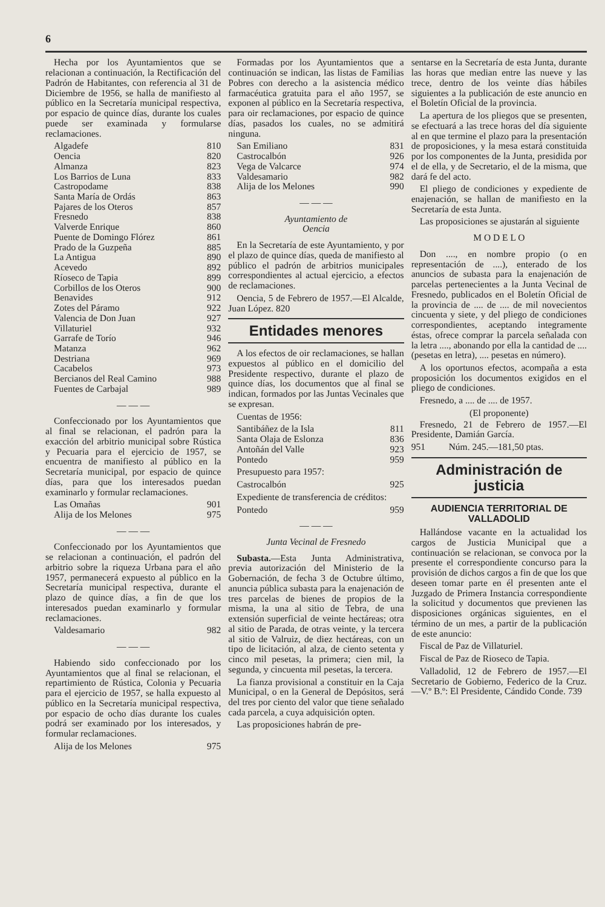6
Hecha por los Ayuntamientos que se relacionan a continuación, la Rectificación del Padrón de Habitantes, con referencia al 31 de Diciembre de 1956, se halla de manifiesto al público en la Secretaría municipal respectiva, por espacio de quince días, durante los cuales puede ser examinada y formularse reclamaciones.
| Algadefe | 810 |
| Oencia | 820 |
| Almanza | 823 |
| Los Barrios de Luna | 833 |
| Castropodame | 838 |
| Santa María de Ordás | 863 |
| Pajares de los Oteros | 857 |
| Fresnedo | 838 |
| Valverde Enrique | 860 |
| Puente de Domingo Flórez | 861 |
| Prado de la Guzpeña | 885 |
| La Antigua | 890 |
| Acevedo | 892 |
| Ríoseco de Tapia | 899 |
| Corbillos de los Oteros | 900 |
| Benavides | 912 |
| Zotes del Páramo | 922 |
| Valencia de Don Juan | 927 |
| Villaturiel | 932 |
| Garrafe de Torío | 946 |
| Matanza | 962 |
| Destriana | 969 |
| Cacabelos | 973 |
| Bercianos del Real Camino | 988 |
| Fuentes de Carbajal | 989 |
— — —
Confeccionado por los Ayuntamientos que al final se relacionan, el padrón para la exacción del arbitrio municipal sobre Rústica y Pecuaria para el ejercicio de 1957, se encuentra de manifiesto al público en la Secretaría municipal, por espacio de quince días, para que los interesados puedan examinarlo y formular reclamaciones.
| Las Omañas | 901 |
| Alija de los Melones | 975 |
— — —
Confeccionado por los Ayuntamientos que se relacionan a continuación, el padrón del arbitrio sobre la riqueza Urbana para el año 1957, permanecerá expuesto al público en la Secretaría municipal respectiva, durante el plazo de quince días, a fin de que los interesados puedan examinarlo y formular reclamaciones.
| Valdesamario | 982 |
— — —
Habiendo sido confeccionado por los Ayuntamientos que al final se relacionan, el repartimiento de Rústica, Colonia y Pecuaria para el ejercicio de 1957, se halla expuesto al público en la Secretaría municipal respectiva, por espacio de ocho días durante los cuales podrá ser examinado por los interesados, y formular reclamaciones.
| Alija de los Melones | 975 |
Formadas por los Ayuntamientos que a continuación se indican, las listas de Familias Pobres con derecho a la asistencia médico farmacéutica gratuita para el año 1957, se exponen al público en la Secretaría respectiva, para oir reclamaciones, por espacio de quince días, pasados los cuales, no se admitirá ninguna.
| San Emiliano | 831 |
| Castrocalbón | 926 |
| Vega de Valcarce | 974 |
| Valdesamario | 982 |
| Alija de los Melones | 990 |
— — —
Ayuntamiento de
Oencia
En la Secretaría de este Ayuntamiento, y por el plazo de quince días, queda de manifiesto al público el padrón de arbitrios municipales correspondientes al actual ejercicio, a efectos de reclamaciones.
Oencia, 5 de Febrero de 1957.—El Alcalde, Juan López. 820
Entidades menores
A los efectos de oir reclamaciones, se hallan expuestos al público en el domicilio del Presidente respectivo, durante el plazo de quince días, los documentos que al final se indican, formados por las Juntas Vecinales que se expresan.
Cuentas de 1956:
| Santibáñez de la Isla | 811 |
| Santa Olaja de Eslonza | 836 |
| Antoñán del Valle | 923 |
| Pontedo | 959 |
Presupuesto para 1957:
| Castrocalbón | 925 |
Expediente de transferencia de créditos:
| Pontedo | 959 |
— — —
Junta Vecinal de Fresnedo
Subasta.—Esta Junta Administrativa, previa autorización del Ministerio de la Gobernación, de fecha 3 de Octubre último, anuncia pública subasta para la enajenación de tres parcelas de bienes de propios de la misma, la una al sitio de Tebra, de una extensión superficial de veinte hectáreas; otra al sitio de Parada, de otras veinte, y la tercera al sitio de Valruiz, de diez hectáreas, con un tipo de licitación, al alza, de ciento setenta y cinco mil pesetas, la primera; cien mil, la segunda, y cincuenta mil pesetas, la tercera.
La fianza provisional a constituir en la Caja Municipal, o en la General de Depósitos, será del tres por ciento del valor que tiene señalado cada parcela, a cuya adquisición opten.
Las proposiciones habrán de pre-
sentarse en la Secretaría de esta Junta, durante las horas que median entre las nueve y las trece, dentro de los veinte días hábiles siguientes a la publicación de este anuncio en el Boletín Oficial de la provincia.
La apertura de los pliegos que se presenten, se efectuará a las trece horas del día siguiente al en que termine el plazo para la presentación de proposiciones, y la mesa estará constituida por los componentes de la Junta, presidida por el de ella, y de Secretario, el de la misma, que dará fe del acto.
El pliego de condiciones y expediente de enajenación, se hallan de manifiesto en la Secretaría de esta Junta.
Las proposiciones se ajustarán al siguiente
M O D E L O
Don ...., en nombre propio (o en representación de ....), enterado de los anuncios de subasta para la enajenación de parcelas pertenecientes a la Junta Vecinal de Fresnedo, publicados en el Boletín Oficial de la provincia de .... de .... de mil novecientos cincuenta y siete, y del pliego de condiciones correspondientes, aceptando integramente éstas, ofrece comprar la parcela señalada con la letra ...., abonando por ella la cantidad de .... (pesetas en letra), .... pesetas en número).
A los oportunos efectos, acompaña a esta proposición los documentos exigidos en el pliego de condiciones.
Fresnedo, a .... de .... de 1957.
(El proponente)
Fresnedo, 21 de Febrero de 1957.—El Presidente, Damián García.
951 Núm. 245.—181,50 ptas.
Administración de justicia
AUDIENCIA TERRITORIAL DE VALLADOLID
Hallándose vacante en la actualidad los cargos de Justicia Municipal que a continuación se relacionan, se convoca por la presente el correspondiente concurso para la provisión de dichos cargos a fin de que los que deseen tomar parte en él presenten ante el Juzgado de Primera Instancia correspondiente la solicitud y documentos que previenen las disposiciones orgánicas siguientes, en el término de un mes, a partir de la publicación de este anuncio:
Fiscal de Paz de Villaturiel.
Fiscal de Paz de Rioseco de Tapia.
Valladolid, 12 de Febrero de 1957.—El Secretario de Gobierno, Federico de la Cruz.—V.º B.º: El Presidente, Cándido Conde. 739